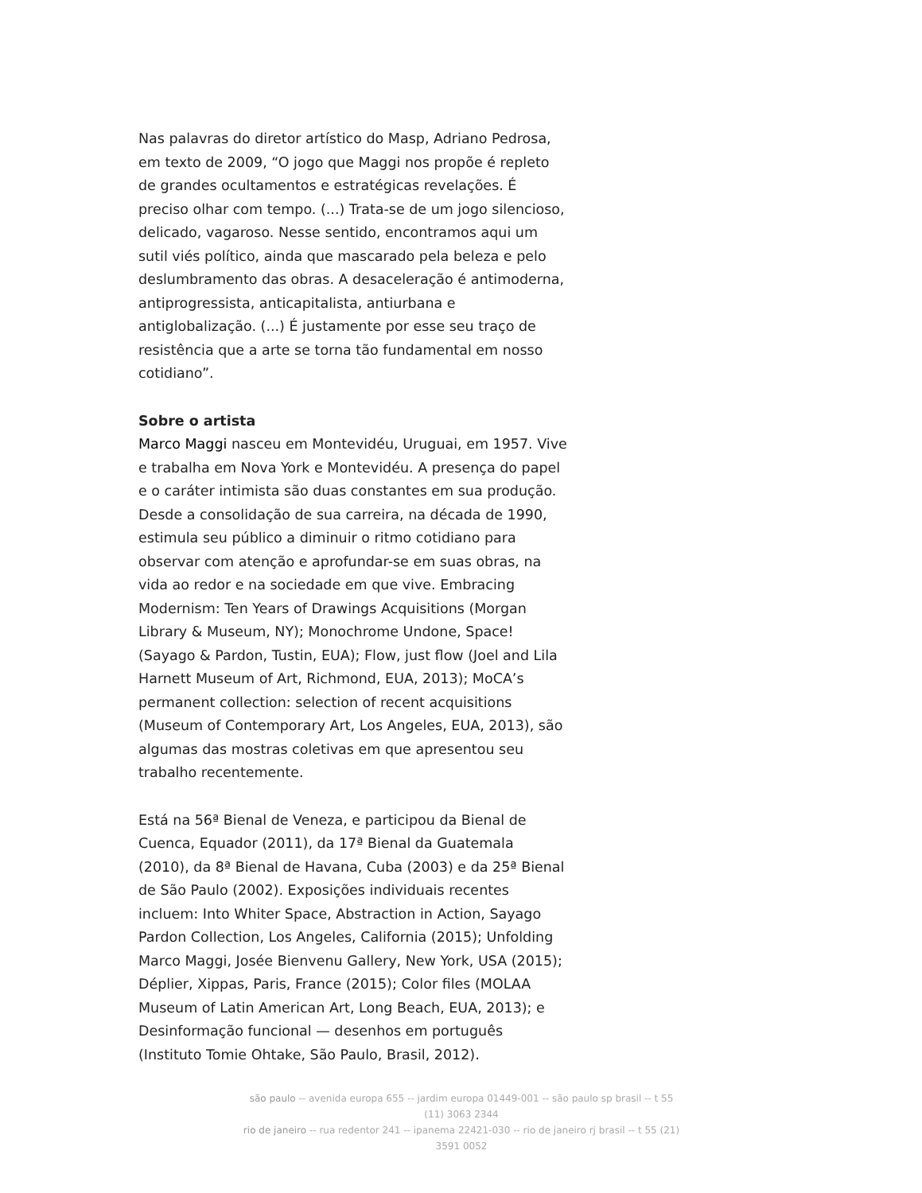Nas palavras do diretor artístico do Masp, Adriano Pedrosa, em texto de 2009, “O jogo que Maggi nos propõe é repleto de grandes ocultamentos e estratégicas revelações. É preciso olhar com tempo. (...) Trata-se de um jogo silencioso, delicado, vagaroso. Nesse sentido, encontramos aqui um sutil viés político, ainda que mascarado pela beleza e pelo deslumbramento das obras. A desaceleração é antimoderna, antiprogressista, anticapitalista, antiurbana e antiglobalização. (...) É justamente por esse seu traço de resistência que a arte se torna tão fundamental em nosso cotidiano”.
Sobre o artista
Marco Maggi nasceu em Montevidéu, Uruguai, em 1957. Vive e trabalha em Nova York e Montevidéu. A presença do papel e o caráter intimista são duas constantes em sua produção. Desde a consolidação de sua carreira, na década de 1990, estimula seu público a diminuir o ritmo cotidiano para observar com atenção e aprofundar-se em suas obras, na vida ao redor e na sociedade em que vive. Embracing Modernism: Ten Years of Drawings Acquisitions (Morgan Library & Museum, NY); Monochrome Undone, Space! (Sayago & Pardon, Tustin, EUA); Flow, just flow (Joel and Lila Harnett Museum of Art, Richmond, EUA, 2013); MoCA’s permanent collection: selection of recent acquisitions (Museum of Contemporary Art, Los Angeles, EUA, 2013), são algumas das mostras coletivas em que apresentou seu trabalho recentemente.
Está na 56ª Bienal de Veneza, e participou da Bienal de Cuenca, Equador (2011), da 17ª Bienal da Guatemala (2010), da 8ª Bienal de Havana, Cuba (2003) e da 25ª Bienal de São Paulo (2002). Exposições individuais recentes incluem: Into Whiter Space, Abstraction in Action, Sayago Pardon Collection, Los Angeles, California (2015); Unfolding Marco Maggi, Josée Bienvenu Gallery, New York, USA (2015); Déplier, Xippas, Paris, France (2015); Color files (MOLAA Museum of Latin American Art, Long Beach, EUA, 2013); e Desinformação funcional — desenhos em português (Instituto Tomie Ohtake, São Paulo, Brasil, 2012).
são paulo -- avenida europa 655 -- jardim europa 01449-001 -- são paulo sp brasil -- t 55 (11) 3063 2344
rio de janeiro -- rua redentor 241 -- ipanema 22421-030 -- rio de janeiro rj brasil -- t 55 (21) 3591 0052